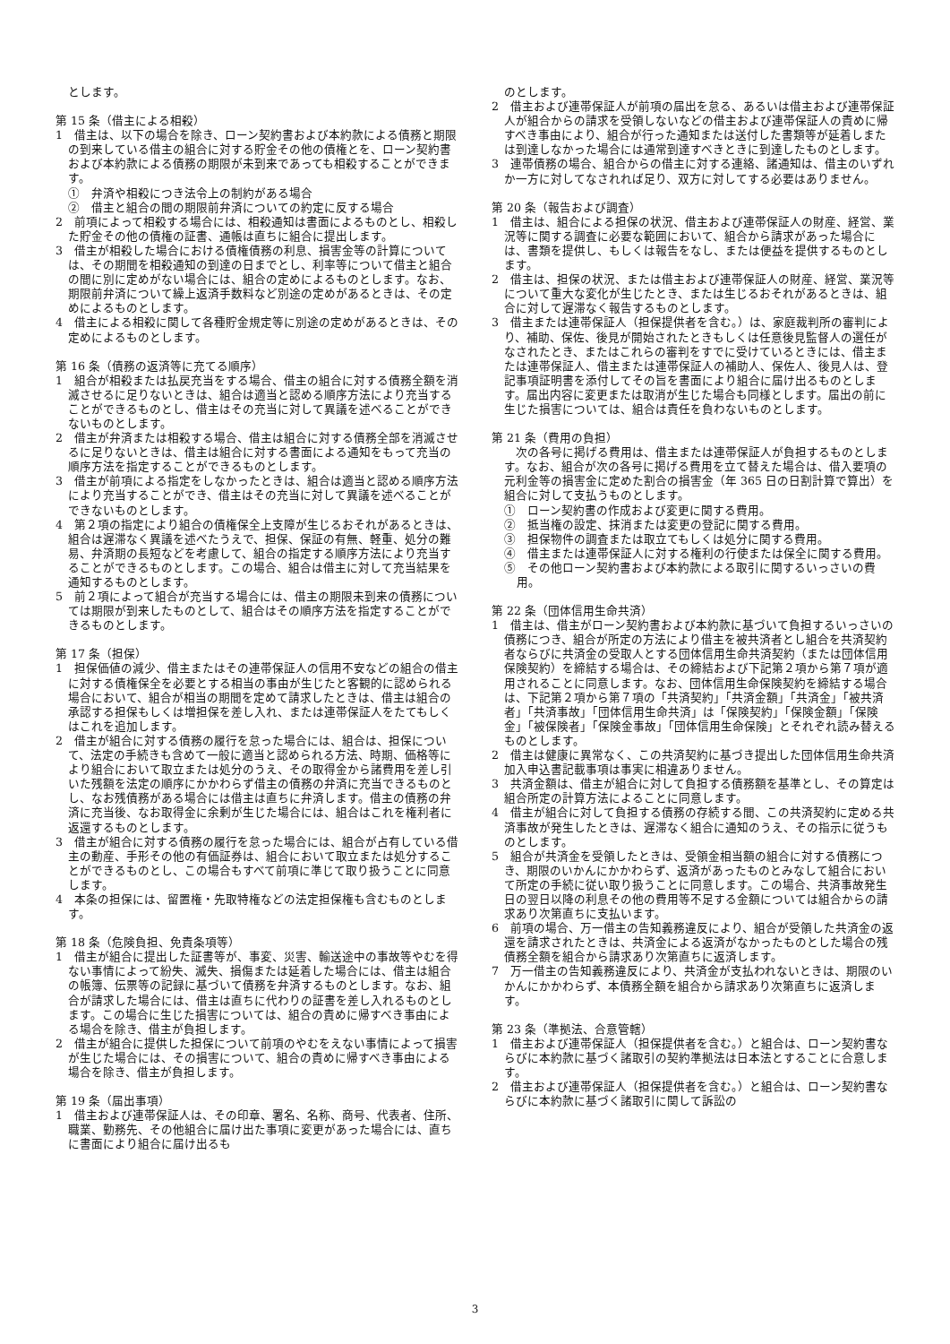とします。
第 15 条（借主による相殺）
1　借主は、以下の場合を除き、ローン契約書および本約款による債務と期限の到来している借主の組合に対する貯金その他の債権とを、ローン契約書および本約款による債務の期限が未到来であっても相殺することができます。
①　弁済や相殺につき法令上の制約がある場合
②　借主と組合の間の期限前弁済についての約定に反する場合
2　前項によって相殺する場合には、相殺通知は書面によるものとし、相殺した貯金その他の債権の証書、通帳は直ちに組合に提出します。
3　借主が相殺した場合における債権債務の利息、損害金等の計算については、その期間を相殺通知の到達の日までとし、利率等について借主と組合の間に別に定めがない場合には、組合の定めによるものとします。なお、期限前弁済について繰上返済手数料など別途の定めがあるときは、その定めによるものとします。
4　借主による相殺に関して各種貯金規定等に別途の定めがあるときは、その定めによるものとします。
第 16 条（債務の返済等に充てる順序）
1　組合が相殺または払戻充当をする場合、借主の組合に対する債務全額を消滅させるに足りないときは、組合は適当と認める順序方法により充当することができるものとし、借主はその充当に対して異議を述べることができないものとします。
2　借主が弁済または相殺する場合、借主は組合に対する債務全部を消滅させるに足りないときは、借主は組合に対する書面による通知をもって充当の順序方法を指定することができるものとします。
3　借主が前項による指定をしなかったときは、組合は適当と認める順序方法により充当することができ、借主はその充当に対して異議を述べることができないものとします。
4　第２項の指定により組合の債権保全上支障が生じるおそれがあるときは、組合は遅滞なく異議を述べたうえで、担保、保証の有無、軽重、処分の難易、弁済期の長短などを考慮して、組合の指定する順序方法により充当することができるものとします。この場合、組合は借主に対して充当結果を通知するものとします。
5　前２項によって組合が充当する場合には、借主の期限未到来の債務については期限が到来したものとして、組合はその順序方法を指定することができるものとします。
第 17 条（担保）
1　担保価値の減少、借主またはその連帯保証人の信用不安などの組合の借主に対する債権保全を必要とする相当の事由が生じたと客観的に認められる場合において、組合が相当の期間を定めて請求したときは、借主は組合の承認する担保もしくは増担保を差し入れ、または連帯保証人をたてもしくはこれを追加します。
2　借主が組合に対する債務の履行を怠った場合には、組合は、担保について、法定の手続きも含めて一般に適当と認められる方法、時期、価格等により組合において取立または処分のうえ、その取得金から諸費用を差し引いた残額を法定の順序にかかわらず借主の債務の弁済に充当できるものとし、なお残債務がある場合には借主は直ちに弁済します。借主の債務の弁済に充当後、なお取得金に余剰が生じた場合には、組合はこれを権利者に返還するものとします。
3　借主が組合に対する債務の履行を怠った場合には、組合が占有している借主の動産、手形その他の有価証券は、組合において取立または処分することができるものとし、この場合もすべて前項に準じて取り扱うことに同意します。
4　本条の担保には、留置権・先取特権などの法定担保権も含むものとします。
第 18 条（危険負担、免責条項等）
1　借主が組合に提出した証書等が、事変、災害、輸送途中の事故等やむを得ない事情によって紛失、滅失、損傷または延着した場合には、借主は組合の帳簿、伝票等の記録に基づいて債務を弁済するものとします。なお、組合が請求した場合には、借主は直ちに代わりの証書を差し入れるものとします。この場合に生じた損害については、組合の責めに帰すべき事由による場合を除き、借主が負担します。
2　借主が組合に提供した担保について前項のやむをえない事情によって損害が生じた場合には、その損害について、組合の責めに帰すべき事由による場合を除き、借主が負担します。
第 19 条（届出事項）
1　借主および連帯保証人は、その印章、署名、名称、商号、代表者、住所、職業、勤務先、その他組合に届け出た事項に変更があった場合には、直ちに書面により組合に届け出るも
のとします。
2　借主および連帯保証人が前項の届出を怠る、あるいは借主および連帯保証人が組合からの請求を受領しないなどの借主および連帯保証人の責めに帰すべき事由により、組合が行った通知または送付した書類等が延着しまたは到達しなかった場合には通常到達すべきときに到達したものとします。
3　連帯債務の場合、組合からの借主に対する連絡、諸通知は、借主のいずれか一方に対してなされれば足り、双方に対してする必要はありません。
第 20 条（報告および調査）
1　借主は、組合による担保の状況、借主および連帯保証人の財産、経営、業況等に関する調査に必要な範囲において、組合から請求があった場合には、書類を提供し、もしくは報告をなし、または便益を提供するものとします。
2　借主は、担保の状況、または借主および連帯保証人の財産、経営、業況等について重大な変化が生じたとき、または生じるおそれがあるときは、組合に対して遅滞なく報告するものとします。
3　借主または連帯保証人（担保提供者を含む。）は、家庭裁判所の審判により、補助、保佐、後見が開始されたときもしくは任意後見監督人の選任がなされたとき、またはこれらの審判をすでに受けているときには、借主または連帯保証人、借主または連帯保証人の補助人、保佐人、後見人は、登記事項証明書を添付してその旨を書面により組合に届け出るものとします。届出内容に変更または取消が生じた場合も同様とします。届出の前に生じた損害については、組合は責任を負わないものとします。
第 21 条（費用の負担）
　次の各号に掲げる費用は、借主または連帯保証人が負担するものとします。なお、組合が次の各号に掲げる費用を立て替えた場合は、借入要項の元利金等の損害金に定めた割合の損害金（年 365 日の日割計算で算出）を組合に対して支払うものとします。
①　ローン契約書の作成および変更に関する費用。
②　抵当権の設定、抹消または変更の登記に関する費用。
③　担保物件の調査または取立てもしくは処分に関する費用。
④　借主または連帯保証人に対する権利の行使または保全に関する費用。
⑤　その他ローン契約書および本約款による取引に関するいっさいの費用。
第 22 条（団体信用生命共済）
1　借主は、借主がローン契約書および本約款に基づいて負担するいっさいの債務につき、組合が所定の方法により借主を被共済者とし組合を共済契約者ならびに共済金の受取人とする団体信用生命共済契約（または団体信用保険契約）を締結する場合は、その締結および下記第２項から第７項が適用されることに同意します。なお、団体信用生命保険契約を締結する場合は、下記第２項から第７項の「共済契約」「共済金額」「共済金」「被共済者」「共済事故」「団体信用生命共済」は「保険契約」「保険金額」「保険金」「被保険者」「保険金事故」「団体信用生命保険」とそれぞれ読み替えるものとします。
2　借主は健康に異常なく、この共済契約に基づき提出した団体信用生命共済加入申込書記載事項は事実に相違ありません。
3　共済金額は、借主が組合に対して負担する債務額を基準とし、その算定は組合所定の計算方法によることに同意します。
4　借主が組合に対して負担する債務の存続する間、この共済契約に定める共済事故が発生したときは、遅滞なく組合に通知のうえ、その指示に従うものとします。
5　組合が共済金を受領したときは、受領金相当額の組合に対する債務につき、期限のいかんにかかわらず、返済があったものとみなして組合において所定の手続に従い取り扱うことに同意します。この場合、共済事故発生日の翌日以降の利息その他の費用等不足する金額については組合からの請求あり次第直ちに支払います。
6　前項の場合、万一借主の告知義務違反により、組合が受領した共済金の返還を請求されたときは、共済金による返済がなかったものとした場合の残債務全額を組合から請求あり次第直ちに返済します。
7　万一借主の告知義務違反により、共済金が支払われないときは、期限のいかんにかかわらず、本債務全額を組合から請求あり次第直ちに返済します。
第 23 条（準拠法、合意管轄）
1　借主および連帯保証人（担保提供者を含む。）と組合は、ローン契約書ならびに本約款に基づく諸取引の契約準拠法は日本法とすることに合意します。
2　借主および連帯保証人（担保提供者を含む。）と組合は、ローン契約書ならびに本約款に基づく諸取引に関して訴訟の
3